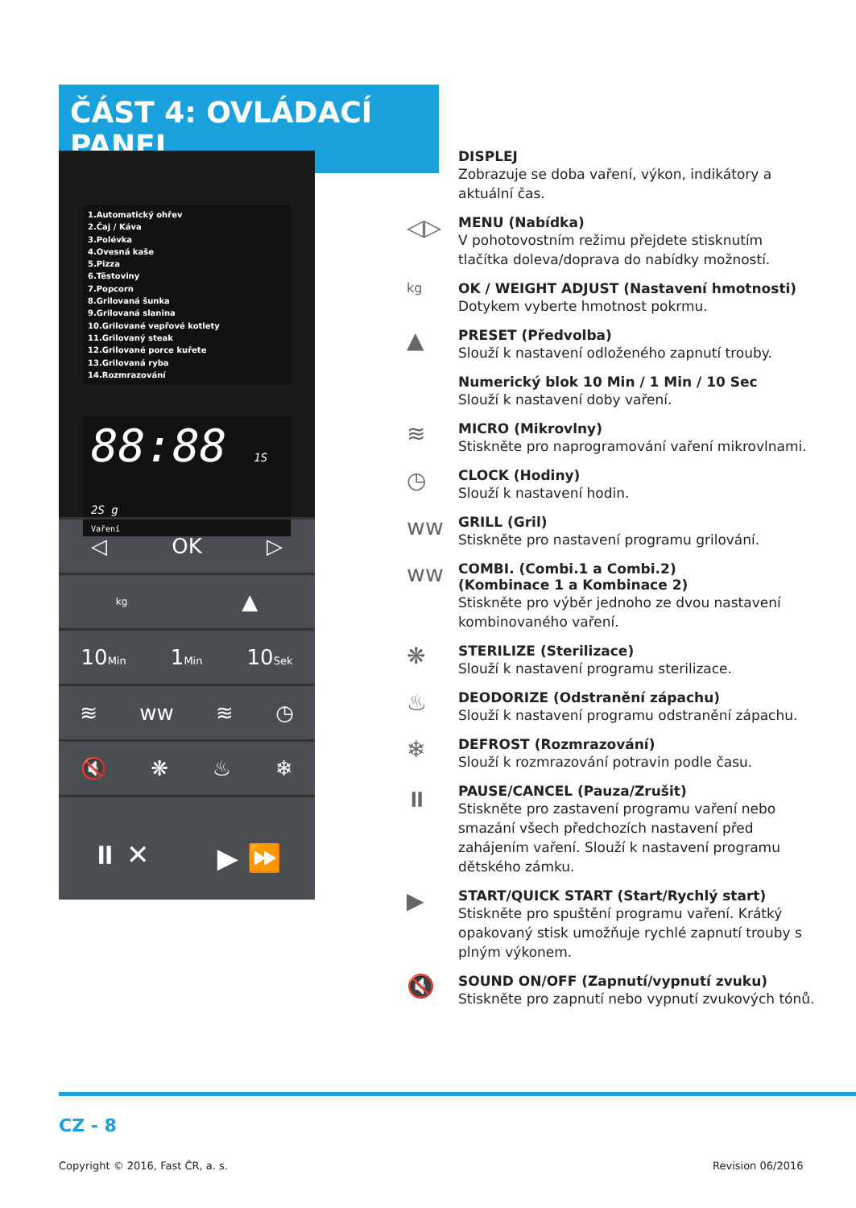ČÁST 4: OVLÁDACÍ PANEL
1.Automatický ohřev
2.Čaj / Káva
3.Polévka
4.Ovesná kaše
5.Pizza
6.Těstoviny
7.Popcorn
8.Grilovaná šunka
9.Grilovaná slanina
10.Grilované vepřové kotlety
11.Grilovaný steak
12.Grilované porce kuřete
13.Grilovaná ryba
14.Rozmrazování
88:88 1S 2S g
Vaření
◁ OK ▷
kg ▲
10Min 1Min 10Sek
≋ ww ≋ ◷
🔇 ❋ ♨ ❄
⏸ ✕ ▶ ⏩
DISPLEJ
Zobrazuje se doba vaření, výkon, indikátory a aktuální čas.
◁▷
MENU (Nabídka)
V pohotovostním režimu přejdete stisknutím tlačítka doleva/doprava do nabídky možností.
kg OK / WEIGHT ADJUST (Nastavení hmotnosti)
Dotykem vyberte hmotnost pokrmu.
▲
PRESET (Předvolba)
Slouží k nastavení odloženého zapnutí trouby.
Numerický blok 10 Min / 1 Min / 10 Sec
Slouží k nastavení doby vaření.
≋
MICRO (Mikrovlny)
Stiskněte pro naprogramování vaření mikrovlnami.
◷
CLOCK (Hodiny)
Slouží k nastavení hodin.
ww
GRILL (Gril)
Stiskněte pro nastavení programu grilování.
ww
COMBI. (Combi.1 a Combi.2)
(Kombinace 1 a Kombinace 2)
Stiskněte pro výběr jednoho ze dvou nastavení kombinovaného vaření.
❋
STERILIZE (Sterilizace)
Slouží k nastavení programu sterilizace.
♨
DEODORIZE (Odstranění zápachu)
Slouží k nastavení programu odstranění zápachu.
❄
DEFROST (Rozmrazování)
Slouží k rozmrazování potravin podle času.
⏸
PAUSE/CANCEL (Pauza/Zrušit)
Stiskněte pro zastavení programu vaření nebo smazání všech předchozích nastavení před zahájením vaření. Slouží k nastavení programu dětského zámku.
▶
START/QUICK START (Start/Rychlý start)
Stiskněte pro spuštění programu vaření. Krátký opakovaný stisk umožňuje rychlé zapnutí trouby s plným výkonem.
🔇
SOUND ON/OFF (Zapnutí/vypnutí zvuku)
Stiskněte pro zapnutí nebo vypnutí zvukových tónů.
CZ - 8
Copyright © 2016, Fast ČR, a. s.
Revision 06/2016